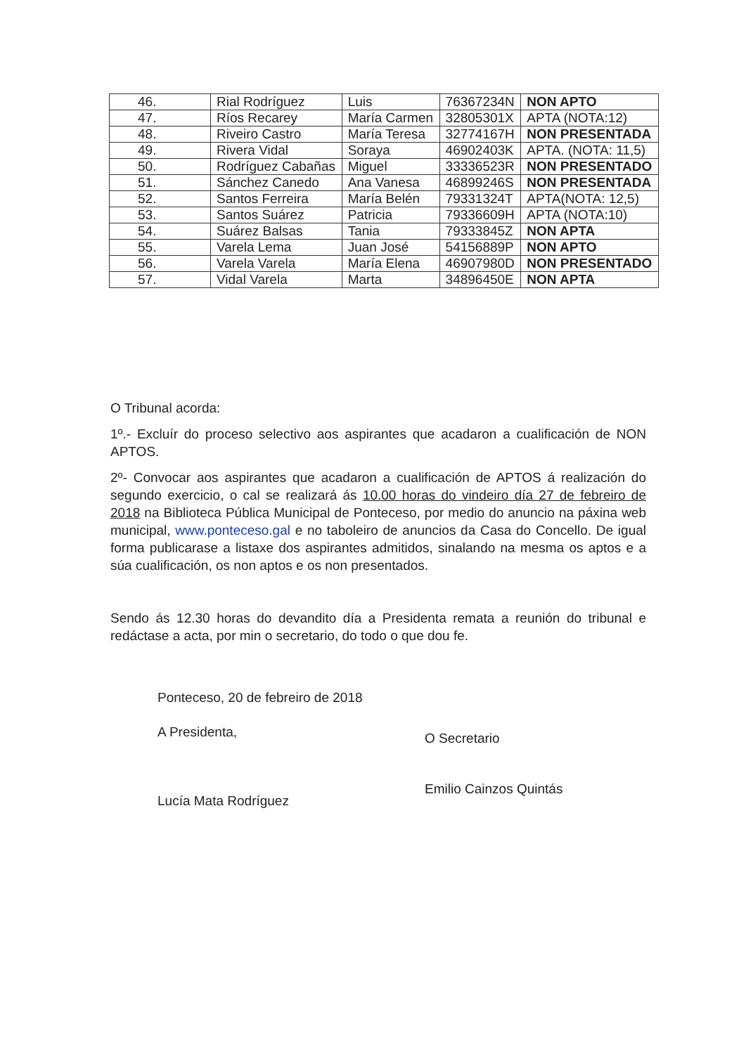| 46. | Rial Rodríguez | Luis | 76367234N | NON APTO |
| 47. | Ríos Recarey | María Carmen | 32805301X | APTA (NOTA:12) |
| 48. | Riveiro Castro | María Teresa | 32774167H | NON PRESENTADA |
| 49. | Rivera Vidal | Soraya | 46902403K | APTA. (NOTA: 11,5) |
| 50. | Rodríguez Cabañas | Miguel | 33336523R | NON PRESENTADO |
| 51. | Sánchez Canedo | Ana Vanesa | 46899246S | NON PRESENTADA |
| 52. | Santos Ferreira | María Belén | 79331324T | APTA(NOTA: 12,5) |
| 53. | Santos Suárez | Patricia | 79336609H | APTA (NOTA:10) |
| 54. | Suárez Balsas | Tania | 79333845Z | NON APTA |
| 55. | Varela Lema | Juan José | 54156889P | NON APTO |
| 56. | Varela Varela | María Elena | 46907980D | NON PRESENTADO |
| 57. | Vidal Varela | Marta | 34896450E | NON APTA |
O Tribunal acorda:
1º.- Excluír do proceso selectivo aos aspirantes que acadaron a cualificación de NON APTOS.
2º- Convocar aos aspirantes que acadaron a cualificación de APTOS á realización do segundo exercicio, o cal se realizará ás 10.00 horas do vindeiro día 27 de febreiro de 2018 na Biblioteca Pública Municipal de Ponteceso, por medio do anuncio na páxina web municipal, www.ponteceso.gal e no taboleiro de anuncios da Casa do Concello. De igual forma publicarase a listaxe dos aspirantes admitidos, sinalando na mesma os aptos e a súa cualificación, os non aptos e os non presentados.
Sendo ás 12.30 horas do devandito día a Presidenta remata a reunión do tribunal e redáctase a acta, por min o secretario, do todo o que dou fe.
Ponteceso, 20 de febreiro de 2018
A Presidenta,
Lucía Mata Rodríguez
O Secretario
Emilio Cainzos Quintás